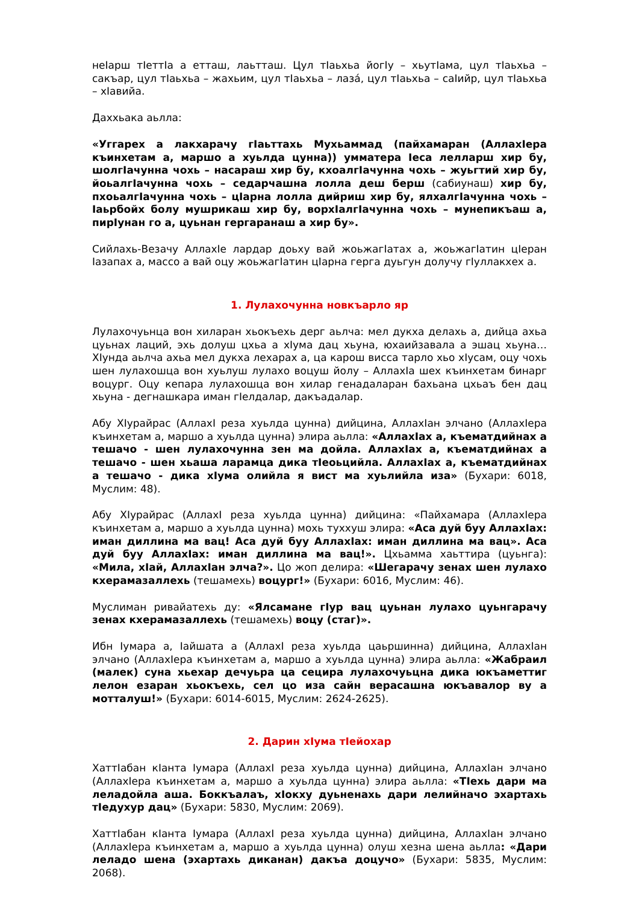неIарш тIеттIа а етташ, лаьтташ. Цул тIаьхьа йогIу – хьутIама, цул тIаьхьа – сакъар, цул тIаьхьа – жахьим, цул тIаьхьа – лазá, цул тIаьхьа – саIийр, цул тIаьхьа – хIавийа.
Даххьака аьлла:
«Уггарех а лакхарачу гIаьттахь Мухьаммад (пайхамаран (АллахIера къинхетам а, маршо а хуьлда цунна)) умматера Iеса лелларш хир бу, шолгIачунна чохь – насараш хир бу, кхоалгIачунна чохь – жуьгтий хир бу, йоьалгIачунна чохь – седарчашна лолла деш берш (сабиунаш) хир бу, пхоьалгIачунна чохь – цIарна лолла дийриш хир бу, ялхалгIачунна чохь – Iаьрбойх болу мушрикаш хир бу, ворхIалгIачунна чохь – мунепикъаш а, пирIунан го а, цуьнан гергаранаш а хир бу».
Сийлахь-Везачу АллахIе лардар доьху вай жоьжагIатах а, жоьжагIатин цIеран Iазапах а, массо а вай оцу жоьжагIатин цIарна герга дуьгун долучу гIуллакхех а.
1. Лулахочунна новкъарло яр
Лулахочуьнца вон хиларан хьокъехь дерг аьлча: мел дукха делахь а, дийца ахьа цуьнах лаций, эхь долуш цхьа а хIума дац хьуна, юхаийзавала а эшац хьуна… ХIунда аьлча ахьа мел дукха лехарах а, ца карош висса тарло хьо хIусам, оцу чохь шен лулахошца вон хуьлуш лулахо воцуш йолу – АллахIа шех къинхетам бинарг воцург. Оцу кепара лулахошца вон хилар генадаларан бахьана цхьаъ бен дац хьуна - дегнашкара иман гIелдалар, дакъадалар.
Абу ХIурайрас (АллахI реза хуьлда цунна) дийцина, АллахIан элчано (АллахIера къинхетам а, маршо а хуьлда цунна) элира аьлла: «АллахIах а, къематдийнах а тешачо - шен лулахочунна зен ма дойла. АллахIах а, къематдийнах а тешачо - шен хьаша ларамца дика тIеоьцийла. АллахIах а, къематдийнах а тешачо - дика хIума олийла я вист ма хуьлийла иза» (Бухари: 6018, Муслим: 48).
Абу ХIурайрас (АллахI реза хуьлда цунна) дийцина: «Пайхамара (АллахIера къинхетам а, маршо а хуьлда цунна) мохь туххуш элира: «Аса дуй буу АллахIах: иман диллина ма вац! Аса дуй буу АллахIах: иман диллина ма вац». Аса дуй буу АллахIах: иман диллина ма вац!». Цхьамма хаьттира (цуьнга): «Мила, хIай, АллахIан элча?». Цо жоп делира: «Шегарачу зенах шен лулахо кхерамазаллехь (тешамехь) воцург!» (Бухари: 6016, Муслим: 46).
Муслиман ривайатехь ду: «Ялсамане гIур вац цуьнан лулахо цуьнгарачу зенах кхерамазаллехь (тешамехь) воцу (стаг)».
Ибн Iумара а, Iайшата а (АллахI реза хуьлда цаьршинна) дийцина, АллахIан элчано (АллахIера къинхетам а, маршо а хуьлда цунна) элира аьлла: «Жабраил (малек) суна хьехар дечуьра ца сецира лулахочуьцна дика юкъаметтиг лелон езаран хьокъехь, сел цо иза сайн верасашна юкъавалор ву а мотталуш!» (Бухари: 6014-6015, Муслим: 2624-2625).
2. Дарин хIума тIейохар
ХаттIабан кIанта Iумара (АллахI реза хуьлда цунна) дийцина, АллахIан элчано (АллахIера къинхетам а, маршо а хуьлда цунна) элира аьлла: «ТIехь дари ма леладойла аша. Боккъалаъ, хIокху дуьненахь дари лелийначо эхартахь тIедухур дац» (Бухари: 5830, Муслим: 2069).
ХаттIабан кIанта Iумара (АллахI реза хуьлда цунна) дийцина, АллахIан элчано (АллахIера къинхетам а, маршо а хуьлда цунна) олуш хезна шена аьлла: «Дари леладо шена (эхартахь диканан) дакъа доцучо» (Бухари: 5835, Муслим: 2068).